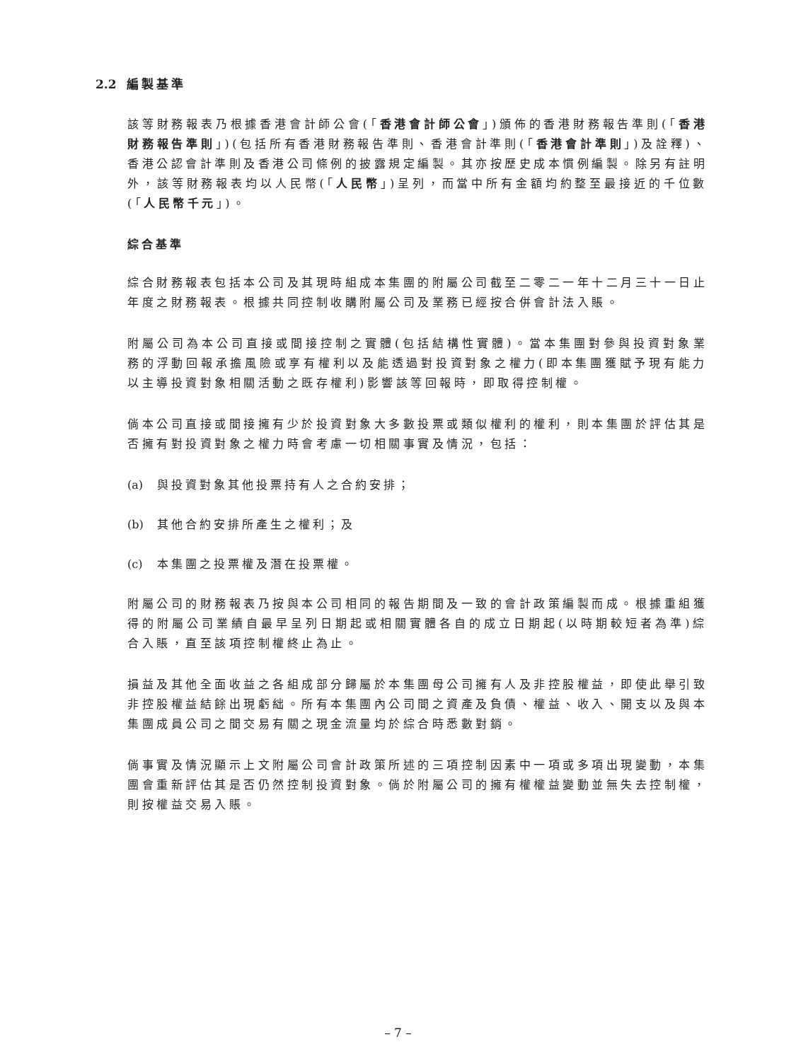2.2 編製基準
該等財務報表乃根據香港會計師公會(「香港會計師公會」)頒佈的香港財務報告準則(「香港財務報告準則」)(包括所有香港財務報告準則、香港會計準則(「香港會計準則」)及詮釋)、香港公認會計準則及香港公司條例的披露規定編製。其亦按歷史成本慣例編製。除另有註明外，該等財務報表均以人民幣(「人民幣」)呈列，而當中所有金額均約整至最接近的千位數(「人民幣千元」)。
綜合基準
綜合財務報表包括本公司及其現時組成本集團的附屬公司截至二零二一年十二月三十一日止年度之財務報表。根據共同控制收購附屬公司及業務已經按合併會計法入賬。
附屬公司為本公司直接或間接控制之實體(包括結構性實體)。當本集團對參與投資對象業務的浮動回報承擔風險或享有權利以及能透過對投資對象之權力(即本集團獲賦予現有能力以主導投資對象相關活動之既存權利)影響該等回報時，即取得控制權。
倘本公司直接或間接擁有少於投資對象大多數投票或類似權利的權利，則本集團於評估其是否擁有對投資對象之權力時會考慮一切相關事實及情況，包括：
(a) 與投資對象其他投票持有人之合約安排；
(b) 其他合約安排所產生之權利；及
(c) 本集團之投票權及潛在投票權。
附屬公司的財務報表乃按與本公司相同的報告期間及一致的會計政策編製而成。根據重組獲得的附屬公司業績自最早呈列日期起或相關實體各自的成立日期起(以時期較短者為準)綜合入賬，直至該項控制權終止為止。
損益及其他全面收益之各組成部分歸屬於本集團母公司擁有人及非控股權益，即使此舉引致非控股權益結餘出現虧絀。所有本集團內公司間之資產及負債、權益、收入、開支以及與本集團成員公司之間交易有關之現金流量均於綜合時悉數對銷。
倘事實及情況顯示上文附屬公司會計政策所述的三項控制因素中一項或多項出現變動，本集團會重新評估其是否仍然控制投資對象。倘於附屬公司的擁有權權益變動並無失去控制權，則按權益交易入賬。
– 7 –